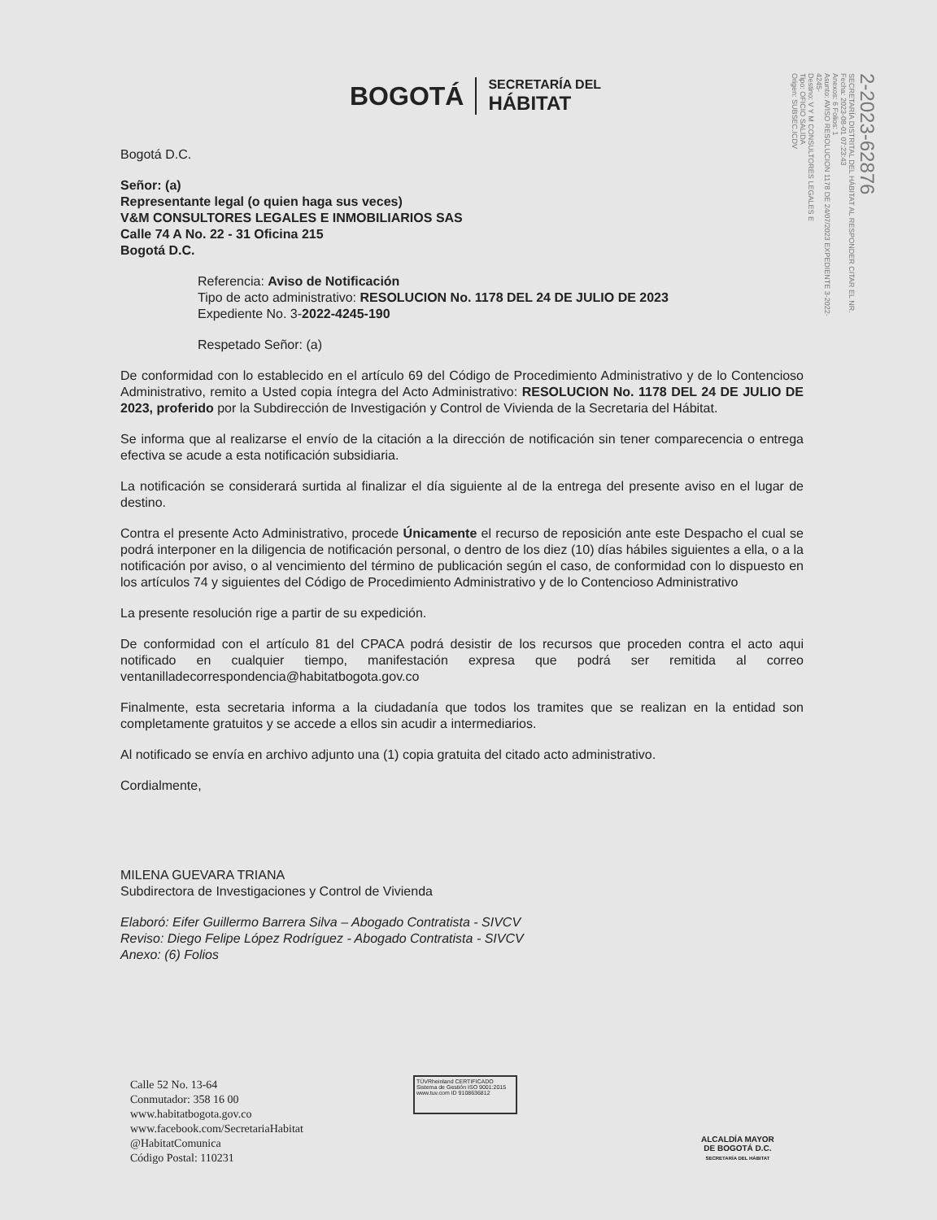BOGOTÁ
SECRETARÍA DEL
HÁBITAT
2-2023-62876
SECRETARÍA DISTRITAL DEL HÁBITAT AL RESPONDER CITAR EL NR.
Fecha: 2023-08-01 07:23:43
Anexos: 6 Folios: 1
Asunto: AVISO RESOLUCION 1178 DE 24/07/2023 EXPEDIENTE 3-2022-4245-
Destino: V Y M CONSULTORES LEGALES E
Tipo: OFICIO SALIDA
Origen: SUBSEC.ICDV
Bogotá D.C.
Señor: (a)
Representante legal (o quien haga sus veces)
V&M CONSULTORES LEGALES E INMOBILIARIOS SAS
Calle 74 A No. 22 - 31 Oficina 215
Bogotá D.C.
Referencia: Aviso de Notificación
Tipo de acto administrativo: RESOLUCION No. 1178 DEL 24 DE JULIO DE 2023
Expediente No. 3-2022-4245-190
Respetado Señor: (a)
De conformidad con lo establecido en el artículo 69 del Código de Procedimiento Administrativo y de lo Contencioso Administrativo, remito a Usted copia íntegra del Acto Administrativo: RESOLUCION No. 1178 DEL 24 DE JULIO DE 2023, proferido por la Subdirección de Investigación y Control de Vivienda de la Secretaria del Hábitat.
Se informa que al realizarse el envío de la citación a la dirección de notificación sin tener comparecencia o entrega efectiva se acude a esta notificación subsidiaria.
La notificación se considerará surtida al finalizar el día siguiente al de la entrega del presente aviso en el lugar de destino.
Contra el presente Acto Administrativo, procede Únicamente el recurso de reposición ante este Despacho el cual se podrá interponer en la diligencia de notificación personal, o dentro de los diez (10) días hábiles siguientes a ella, o a la notificación por aviso, o al vencimiento del término de publicación según el caso, de conformidad con lo dispuesto en los artículos 74 y siguientes del Código de Procedimiento Administrativo y de lo Contencioso Administrativo
La presente resolución rige a partir de su expedición.
De conformidad con el artículo 81 del CPACA podrá desistir de los recursos que proceden contra el acto aqui notificado en cualquier tiempo, manifestación expresa que podrá ser remitida al correo ventanilladecorrespondencia@habitatbogota.gov.co
Finalmente, esta secretaria informa a la ciudadanía que todos los tramites que se realizan en la entidad son completamente gratuitos y se accede a ellos sin acudir a intermediarios.
Al notificado se envía en archivo adjunto una (1) copia gratuita del citado acto administrativo.
Cordialmente,
MILENA GUEVARA TRIANA
Subdirectora de Investigaciones y Control de Vivienda
Elaboró: Eifer Guillermo Barrera Silva – Abogado Contratista - SIVCV
Reviso: Diego Felipe López Rodríguez - Abogado Contratista - SIVCV
Anexo: (6) Folios
Calle 52 No. 13-64
Conmutador: 358 16 00
www.habitatbogota.gov.co
www.facebook.com/SecretariaHabitat
@HabitatComunica
Código Postal: 110231
TÜVRheinland CERTIFICADO Sistema de Gestión ISO 9001:2015 www.tuv.com ID 9108636812
ALCALDÍA MAYOR
DE BOGOTÁ D.C.
SECRETARÍA DEL HÁBITAT